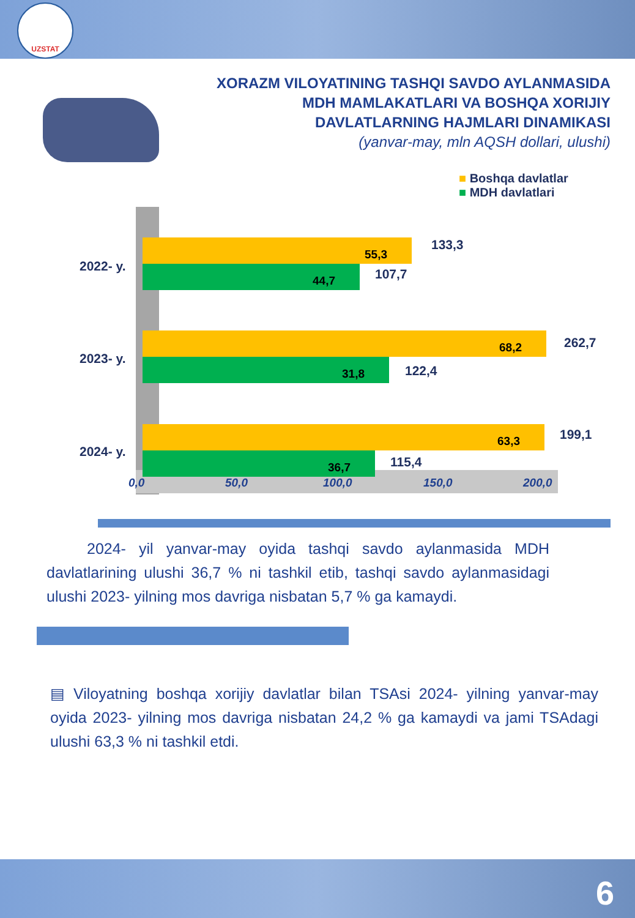UZSTAT
XORAZM VILOYATINING TASHQI SAVDO AYLANMASIDA
MDH MAMLAKATLARI VA BOSHQA XORIJIY
DAVLATLARNING HAJMLARI DINAMIKASI
(yanvar-may, mln AQSH dollari, ulushi)
■ Boshqa davlatlar
■ MDH davlatlari
2022- y.
55,3 133,3
44,7 107,7
2023- y.
68,2 262,7
31,8 122,4
2024- y.
63,3 199,1
36,7 115,4
0,0 50,0 100,0 150,0 200,0
2024- yil yanvar-may oyida tashqi savdo aylanmasida MDH davlatlarining ulushi 36,7 % ni tashkil etib, tashqi savdo aylanmasidagi ulushi 2023- yilning mos davriga nisbatan 5,7 % ga kamaydi.
▤ Viloyatning boshqa xorijiy davlatlar bilan TSAsi 2024- yilning yanvar-may oyida 2023- yilning mos davriga nisbatan 24,2 % ga kamaydi va jami TSAdagi ulushi 63,3 % ni tashkil etdi.
6